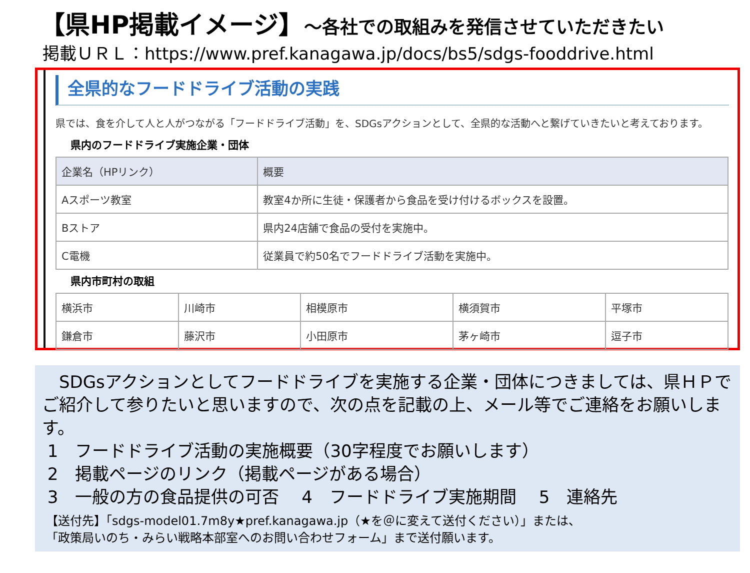【県HP掲載イメージ】～各社での取組みを発信させていただきたい
掲載ＵＲＬ：https://www.pref.kanagawa.jp/docs/bs5/sdgs-fooddrive.html
全県的なフードドライブ活動の実践
県では、食を介して人と人がつながる「フードドライブ活動」を、SDGsアクションとして、全県的な活動へと繋げていきたいと考えております。
県内のフードドライブ実施企業・団体
| 企業名（HPリンク） | 概要 |
| --- | --- |
| Aスポーツ教室 | 教室4か所に生徒・保護者から食品を受け付けるボックスを設置。 |
| Bストア | 県内24店舗で食品の受付を実施中。 |
| C電機 | 従業員で約50名でフードドライブ活動を実施中。 |
県内市町村の取組
| 横浜市 | 川崎市 | 相模原市 | 横須賀市 | 平塚市 |
| 鎌倉市 | 藤沢市 | 小田原市 | 茅ヶ崎市 | 逗子市 |
　SDGsアクションとしてフードドライブを実施する企業・団体につきましては、県ＨＰでご紹介して参りたいと思いますので、次の点を記載の上、メール等でご連絡をお願いします。
1　フードドライブ活動の実施概要（30字程度でお願いします）
2　掲載ページのリンク（掲載ページがある場合）
3　一般の方の食品提供の可否　 4　フードドライブ実施期間　 5　連絡先
【送付先】「sdgs-model01.7m8y★pref.kanagawa.jp（★を＠に変えて送付ください）」または、
「政策局いのち・みらい戦略本部室へのお問い合わせフォーム」まで送付願います。